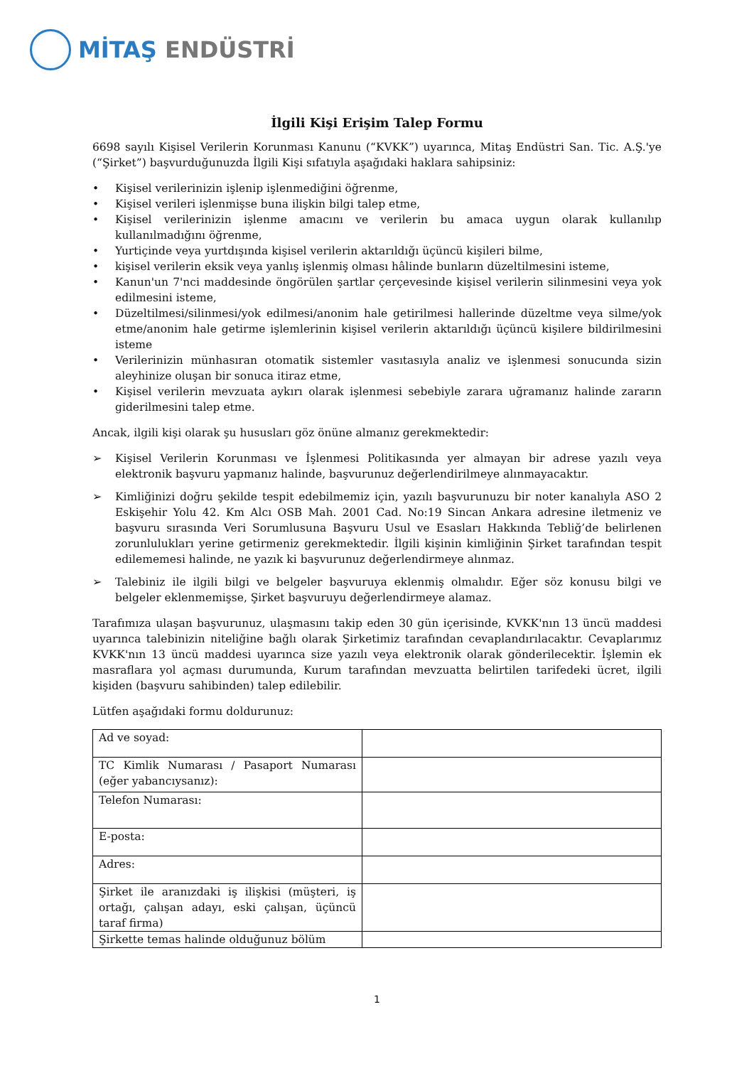MİTAŞ ENDÜSTRİ
İlgili Kişi Erişim Talep Formu
6698 sayılı Kişisel Verilerin Korunması Kanunu (“KVKK”) uyarınca, Mitaş Endüstri San. Tic. A.Ş.'ye (“Şirket”) başvurduğunuzda İlgili Kişi sıfatıyla aşağıdaki haklara sahipsiniz:
• Kişisel verilerinizin işlenip işlenmediğini öğrenme,
• Kişisel verileri işlenmişse buna ilişkin bilgi talep etme,
• Kişisel verilerinizin işlenme amacını ve verilerin bu amaca uygun olarak kullanılıp kullanılmadığını öğrenme,
• Yurtiçinde veya yurtdışında kişisel verilerin aktarıldığı üçüncü kişileri bilme,
• kişisel verilerin eksik veya yanlış işlenmiş olması hâlinde bunların düzeltilmesini isteme,
• Kanun'un 7'nci maddesinde öngörülen şartlar çerçevesinde kişisel verilerin silinmesini veya yok edilmesini isteme,
• Düzeltilmesi/silinmesi/yok edilmesi/anonim hale getirilmesi hallerinde düzeltme veya silme/yok etme/anonim hale getirme işlemlerinin kişisel verilerin aktarıldığı üçüncü kişilere bildirilmesini isteme
• Verilerinizin münhasıran otomatik sistemler vasıtasıyla analiz ve işlenmesi sonucunda sizin aleyhinize oluşan bir sonuca itiraz etme,
• Kişisel verilerin mevzuata aykırı olarak işlenmesi sebebiyle zarara uğramanız halinde zararın giderilmesini talep etme.
Ancak, ilgili kişi olarak şu hususları göz önüne almanız gerekmektedir:
➢ Kişisel Verilerin Korunması ve İşlenmesi Politikasında yer almayan bir adrese yazılı veya elektronik başvuru yapmanız halinde, başvurunuz değerlendirilmeye alınmayacaktır.
➢ Kimliğinizi doğru şekilde tespit edebilmemiz için, yazılı başvurunuzu bir noter kanalıyla ASO 2 Eskişehir Yolu 42. Km Alcı OSB Mah. 2001 Cad. No:19 Sincan Ankara adresine iletmeniz ve başvuru sırasında Veri Sorumlusuna Başvuru Usul ve Esasları Hakkında Tebliğ’de belirlenen zorunlulukları yerine getirmeniz gerekmektedir. İlgili kişinin kimliğinin Şirket tarafından tespit edilememesi halinde, ne yazık ki başvurunuz değerlendirmeye alınmaz.
➢ Talebiniz ile ilgili bilgi ve belgeler başvuruya eklenmiş olmalıdır. Eğer söz konusu bilgi ve belgeler eklenmemişse, Şirket başvuruyu değerlendirmeye alamaz.
Tarafımıza ulaşan başvurunuz, ulaşmasını takip eden 30 gün içerisinde, KVKK'nın 13 üncü maddesi uyarınca talebinizin niteliğine bağlı olarak Şirketimiz tarafından cevaplandırılacaktır. Cevaplarımız KVKK'nın 13 üncü maddesi uyarınca size yazılı veya elektronik olarak gönderilecektir. İşlemin ek masraflara yol açması durumunda, Kurum tarafından mevzuatta belirtilen tarifedeki ücret, ilgili kişiden (başvuru sahibinden) talep edilebilir.
Lütfen aşağıdaki formu doldurunuz:
| Ad ve soyad: | |
| TC Kimlik Numarası / Pasaport Numarası (eğer yabancıysanız): | |
| Telefon Numarası: | |
| E-posta: | |
| Adres: | |
| Şirket ile aranızdaki iş ilişkisi (müşteri, iş ortağı, çalışan adayı, eski çalışan, üçüncü taraf firma) | |
| Şirkette temas halinde olduğunuz bölüm | |
1